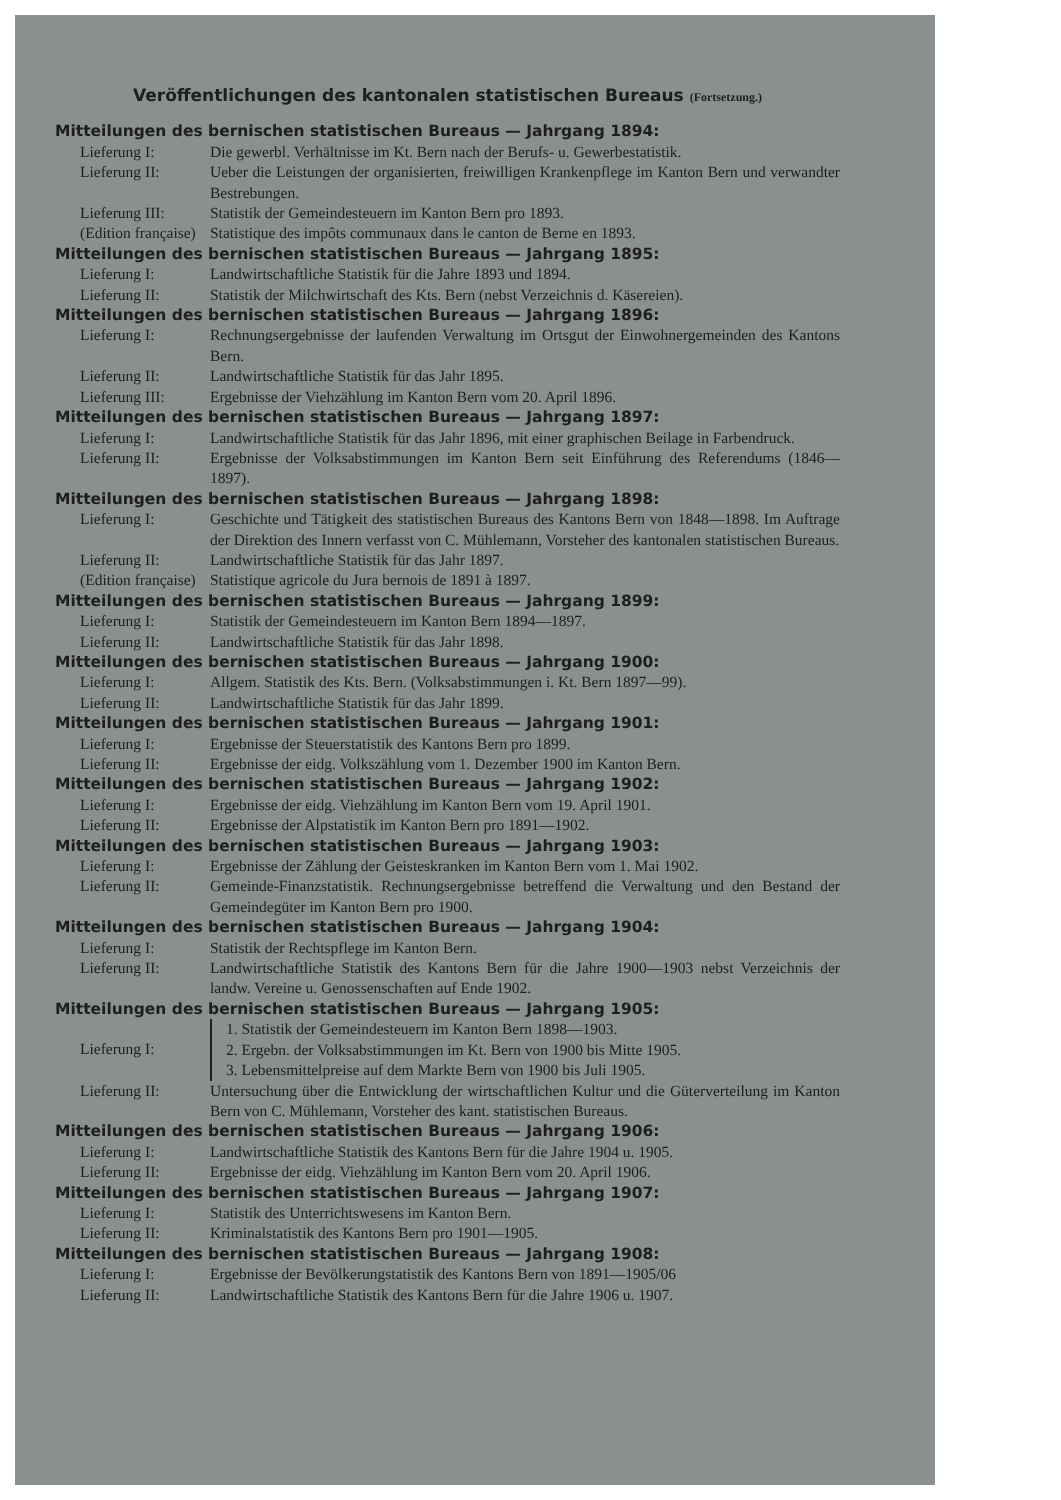Veröffentlichungen des kantonalen statistischen Bureaus (Fortsetzung.)
Mitteilungen des bernischen statistischen Bureaus — Jahrgang 1894:
Lieferung I: Die gewerbl. Verhältnisse im Kt. Bern nach der Berufs- u. Gewerbestatistik.
Lieferung II: Ueber die Leistungen der organisierten, freiwilligen Krankenpflege im Kanton Bern und verwandter Bestrebungen.
Lieferung III: Statistik der Gemeindesteuern im Kanton Bern pro 1893.
(Edition française)
Statistique des impôts communaux dans le canton de Berne en 1893.
Mitteilungen des bernischen statistischen Bureaus — Jahrgang 1895:
Lieferung I: Landwirtschaftliche Statistik für die Jahre 1893 und 1894.
Lieferung II: Statistik der Milchwirtschaft des Kts. Bern (nebst Verzeichnis d. Käsereien).
Mitteilungen des bernischen statistischen Bureaus — Jahrgang 1896:
Lieferung I: Rechnungsergebnisse der laufenden Verwaltung im Ortsgut der Einwohnergemeinden des Kantons Bern.
Lieferung II: Landwirtschaftliche Statistik für das Jahr 1895.
Lieferung III: Ergebnisse der Viehzählung im Kanton Bern vom 20. April 1896.
Mitteilungen des bernischen statistischen Bureaus — Jahrgang 1897:
Lieferung I: Landwirtschaftliche Statistik für das Jahr 1896, mit einer graphischen Beilage in Farbendruck.
Lieferung II: Ergebnisse der Volksabstimmungen im Kanton Bern seit Einführung des Referendums (1846—1897).
Mitteilungen des bernischen statistischen Bureaus — Jahrgang 1898:
Lieferung I: Geschichte und Tätigkeit des statistischen Bureaus des Kantons Bern von 1848—1898. Im Auftrage der Direktion des Innern verfasst von C. Mühlemann, Vorsteher des kantonalen statistischen Bureaus.
Lieferung II: Landwirtschaftliche Statistik für das Jahr 1897.
(Edition française)
Statistique agricole du Jura bernois de 1891 à 1897.
Mitteilungen des bernischen statistischen Bureaus — Jahrgang 1899:
Lieferung I: Statistik der Gemeindesteuern im Kanton Bern 1894—1897.
Lieferung II: Landwirtschaftliche Statistik für das Jahr 1898.
Mitteilungen des bernischen statistischen Bureaus — Jahrgang 1900:
Lieferung I: Allgem. Statistik des Kts. Bern. (Volksabstimmungen i. Kt. Bern 1897—99).
Lieferung II: Landwirtschaftliche Statistik für das Jahr 1899.
Mitteilungen des bernischen statistischen Bureaus — Jahrgang 1901:
Lieferung I: Ergebnisse der Steuerstatistik des Kantons Bern pro 1899.
Lieferung II: Ergebnisse der eidg. Volkszählung vom 1. Dezember 1900 im Kanton Bern.
Mitteilungen des bernischen statistischen Bureaus — Jahrgang 1902:
Lieferung I: Ergebnisse der eidg. Viehzählung im Kanton Bern vom 19. April 1901.
Lieferung II: Ergebnisse der Alpstatistik im Kanton Bern pro 1891—1902.
Mitteilungen des bernischen statistischen Bureaus — Jahrgang 1903:
Lieferung I: Ergebnisse der Zählung der Geisteskranken im Kanton Bern vom 1. Mai 1902.
Lieferung II: Gemeinde-Finanzstatistik. Rechnungsergebnisse betreffend die Verwaltung und den Bestand der Gemeindegüter im Kanton Bern pro 1900.
Mitteilungen des bernischen statistischen Bureaus — Jahrgang 1904:
Lieferung I: Statistik der Rechtspflege im Kanton Bern.
Lieferung II: Landwirtschaftliche Statistik des Kantons Bern für die Jahre 1900—1903 nebst Verzeichnis der landw. Vereine u. Genossenschaften auf Ende 1902.
Mitteilungen des bernischen statistischen Bureaus — Jahrgang 1905:
Lieferung I:
1. Statistik der Gemeindesteuern im Kanton Bern 1898—1903.
2. Ergebn. der Volksabstimmungen im Kt. Bern von 1900 bis Mitte 1905.
3. Lebensmittelpreise auf dem Markte Bern von 1900 bis Juli 1905.
Lieferung II: Untersuchung über die Entwicklung der wirtschaftlichen Kultur und die Güterverteilung im Kanton Bern von C. Mühlemann, Vorsteher des kant. statistischen Bureaus.
Mitteilungen des bernischen statistischen Bureaus — Jahrgang 1906:
Lieferung I: Landwirtschaftliche Statistik des Kantons Bern für die Jahre 1904 u. 1905.
Lieferung II: Ergebnisse der eidg. Viehzählung im Kanton Bern vom 20. April 1906.
Mitteilungen des bernischen statistischen Bureaus — Jahrgang 1907:
Lieferung I: Statistik des Unterrichtswesens im Kanton Bern.
Lieferung II: Kriminalstatistik des Kantons Bern pro 1901—1905.
Mitteilungen des bernischen statistischen Bureaus — Jahrgang 1908:
Lieferung I: Ergebnisse der Bevölkerungstatistik des Kantons Bern von 1891—1905/06
Lieferung II: Landwirtschaftliche Statistik des Kantons Bern für die Jahre 1906 u. 1907.